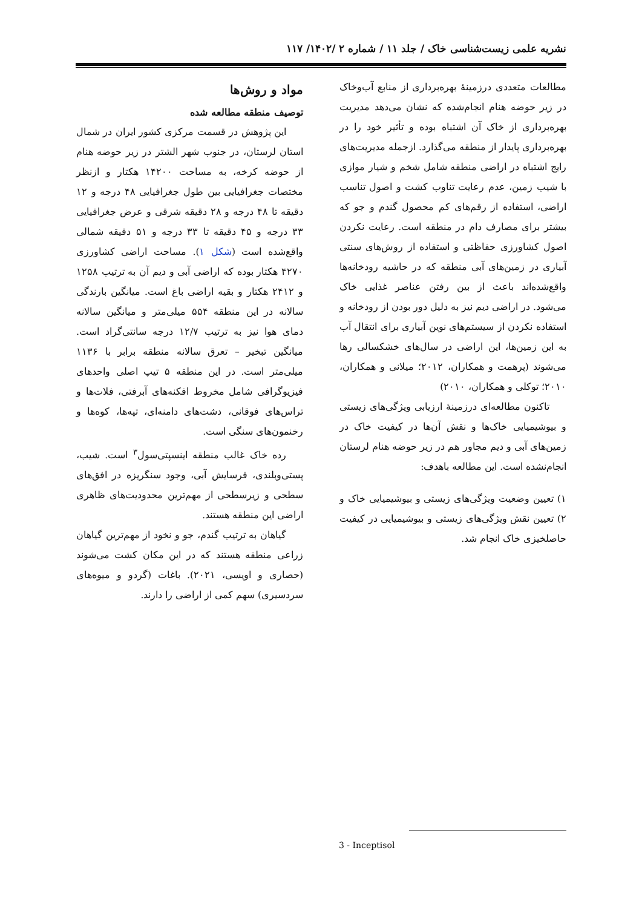نشریه علمی زیست‌شناسی خاک / جلد ۱۱ / شماره ۲ /۱۴۰۲/ ۱۱۷
مطالعات متعددی درزمینهٔ بهره‌برداری از منابع آب‌وخاک در زیر حوضه هنام انجام‌شده که نشان می‌دهد مدیریت بهره‌برداری از خاک آن اشتباه بوده و تأثیر خود را در بهره‌برداری پایدار از منطقه می‌گذارد. ازجمله مدیریت‌های رایج اشتباه در اراضی منطقه شامل شخم و شیار موازی با شیب زمین، عدم رعایت تناوب کشت و اصول تناسب اراضی، استفاده از رقم‌های کم محصول گندم و جو که بیشتر برای مصارف دام در منطقه است. رعایت نکردن اصول کشاورزی حفاظتی و استفاده از روش‌های سنتی آبیاری در زمین‌های آبی منطقه که در حاشیه رودخانه‌ها واقع‌شده‌اند باعث از بین رفتن عناصر غذایی خاک می‌شود. در اراضی دیم نیز به دلیل دور بودن از رودخانه و استفاده نکردن از سیستم‌های نوین آبیاری برای انتقال آب به این زمین‌ها، این اراضی در سال‌های خشکسالی رها می‌شوند (پرهمت و همکاران، ۲۰۱۲؛ میلانی و همکاران، ۲۰۱۰؛ توکلی و همکاران، ۲۰۱۰)
تاکنون مطالعه‌ای درزمینهٔ ارزیابی ویژگی‌های زیستی و بیوشیمیایی خاک‌ها و نقش آن‌ها در کیفیت خاک در زمین‌های آبی و دیم مجاور هم در زیر حوضه هنام لرستان انجام‌نشده است. این مطالعه باهدف:
۱) تعیین وضعیت ویژگی‌های زیستی و بیوشیمیایی خاک و ۲) تعیین نقش ویژگی‌های زیستی و بیوشیمیایی در کیفیت حاصلخیزی خاک انجام شد.
مواد و روش‌ها
توصیف منطقه مطالعه شده
این پژوهش در قسمت مرکزی کشور ایران در شمال استان لرستان، در جنوب شهر الشتر در زیر حوضه هنام از حوضه کرخه، به مساحت ۱۴۲۰۰ هکتار و ازنظر مختصات جغرافیایی بین طول جغرافیایی ۴۸ درجه و ۱۲ دقیقه تا ۴۸ درجه و ۲۸ دقیقه شرقی و عرض جغرافیایی ۳۳ درجه و ۴۵ دقیقه تا ۳۳ درجه و ۵۱ دقیقه شمالی واقع‌شده است (شکل ۱). مساحت اراضی کشاورزی ۴۲۷۰ هکتار بوده که اراضی آبی و دیم آن به ترتیب ۱۲۵۸ و ۲۴۱۲ هکتار و بقیه اراضی باغ است. میانگین بارندگی سالانه در این منطقه ۵۵۴ میلی‌متر و میانگین سالانه دمای هوا نیز به ترتیب ۱۲/۷ درجه سانتی‌گراد است. میانگین تبخیر – تعرق سالانه منطقه برابر با ۱۱۳۶ میلی‌متر است. در این منطقه ۵ تیپ اصلی واحدهای فیزیوگرافی شامل مخروط افکنه‌های آبرفتی، فلات‌ها و تراس‌های فوقانی، دشت‌های دامنه‌ای، تپه‌ها، کوه‌ها و رخنمون‌های سنگی است.
رده خاک غالب منطقه اینسپتی‌سول<sup>۳</sup> است. شیب، پستی‌وبلندی، فرسایش آبی، وجود سنگریزه در افق‌های سطحی و زیرسطحی از مهم‌ترین محدودیت‌های ظاهری اراضی این منطقه هستند.
گیاهان به ترتیب گندم، جو و نخود از مهم‌ترین گیاهان زراعی منطقه هستند که در این مکان کشت می‌شوند (حصاری و اویسی، ۲۰۲۱). باغات (گردو و میوه‌های سردسیری) سهم کمی از اراضی را دارند.
3 - Inceptisol